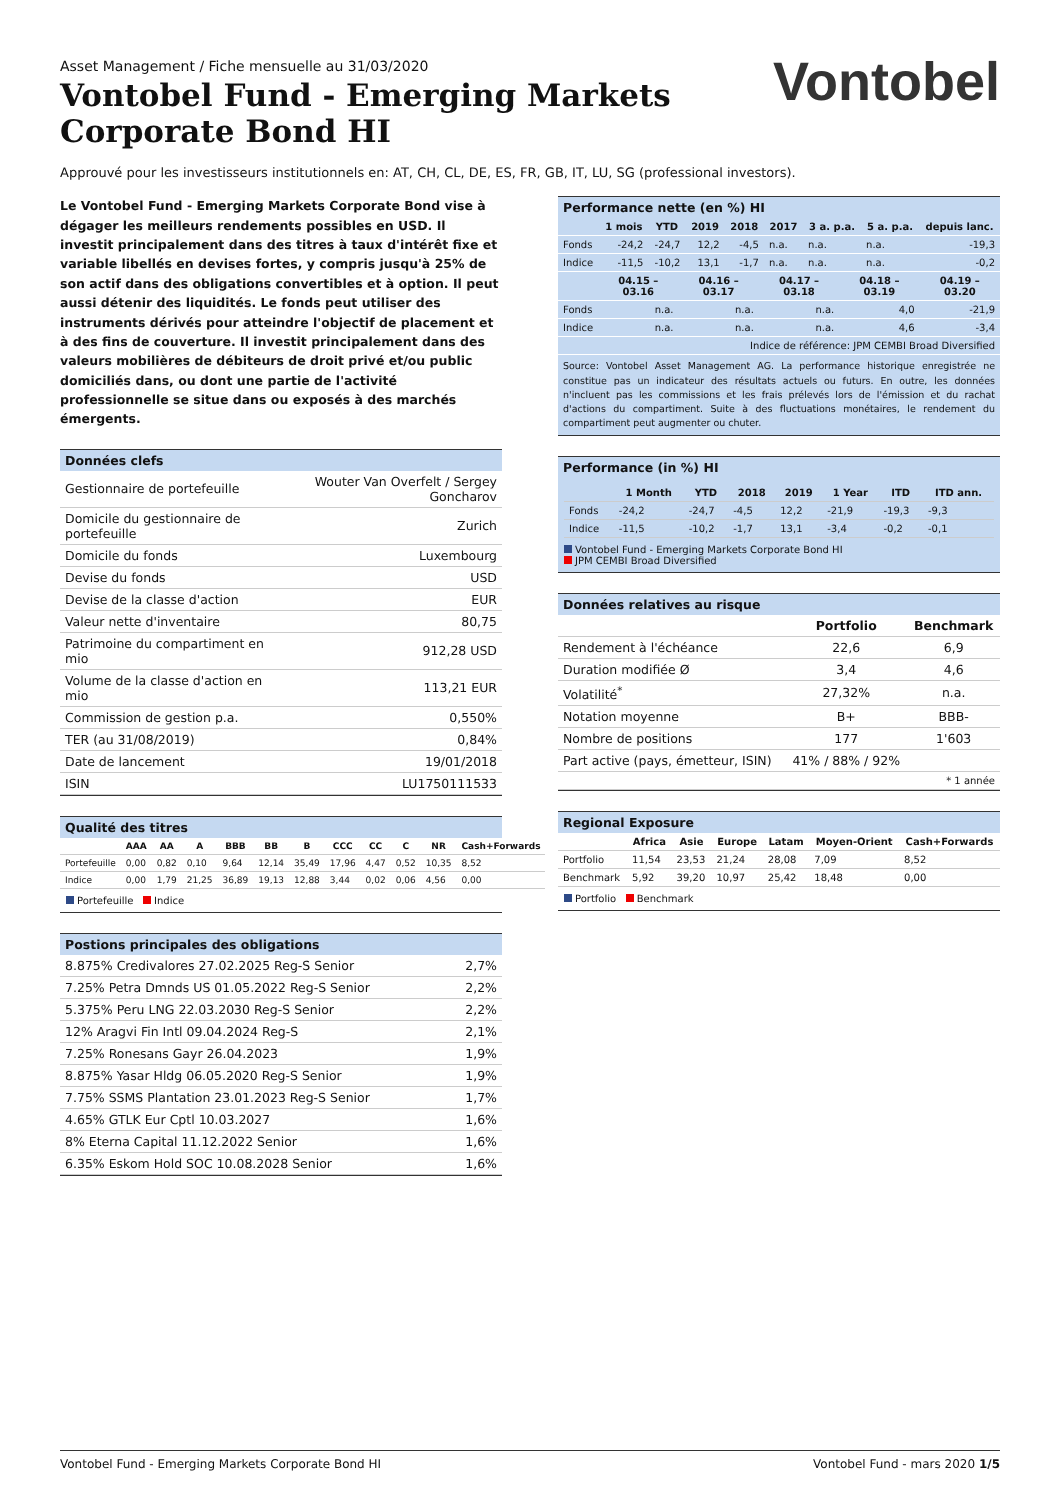Asset Management / Fiche mensuelle au 31/03/2020
Vontobel Fund - Emerging Markets
Corporate Bond HI
Vontobel
Approuvé pour les investisseurs institutionnels en: AT, CH, CL, DE, ES, FR, GB, IT, LU, SG (professional investors).
Le Vontobel Fund - Emerging Markets Corporate Bond vise à dégager les meilleurs rendements possibles en USD. Il investit principalement dans des titres à taux d'intérêt fixe et variable libellés en devises fortes, y compris jusqu'à 25% de son actif dans des obligations convertibles et à option. Il peut aussi détenir des liquidités. Le fonds peut utiliser des instruments dérivés pour atteindre l'objectif de placement et à des fins de couverture. Il investit principalement dans des valeurs mobilières de débiteurs de droit privé et/ou public domiciliés dans, ou dont une partie de l'activité professionnelle se situe dans ou exposés à des marchés émergents.
Données clefs
| Gestionnaire de portefeuille | Wouter Van Overfelt / Sergey Goncharov |
| Domicile du gestionnaire de portefeuille | Zurich |
| Domicile du fonds | Luxembourg |
| Devise du fonds | USD |
| Devise de la classe d'action | EUR |
| Valeur nette d'inventaire | 80,75 |
| Patrimoine du compartiment en mio | 912,28 USD |
| Volume de la classe d'action en mio | 113,21 EUR |
| Commission de gestion p.a. | 0,550% |
| TER (au 31/08/2019) | 0,84% |
| Date de lancement | 19/01/2018 |
| ISIN | LU1750111533 |
Qualité des titres
| | AAA | AA | A | BBB | BB | B | CCC | CC | C | NR | Cash+Forwards |
| --- | --- | --- | --- | --- | --- | --- | --- | --- | --- | --- | --- |
| Portefeuille | 0,00 | 0,82 | 0,10 | 9,64 | 12,14 | 35,49 | 17,96 | 4,47 | 0,52 | 10,35 | 8,52 |
| Indice | 0,00 | 1,79 | 21,25 | 36,89 | 19,13 | 12,88 | 3,44 | 0,02 | 0,06 | 4,56 | 0,00 |
Portefeuille Indice
Postions principales des obligations
| 8.875% Credivalores 27.02.2025 Reg-S Senior | 2,7% |
| 7.25% Petra Dmnds US 01.05.2022 Reg-S Senior | 2,2% |
| 5.375% Peru LNG 22.03.2030 Reg-S Senior | 2,2% |
| 12% Aragvi Fin Intl 09.04.2024 Reg-S | 2,1% |
| 7.25% Ronesans Gayr 26.04.2023 | 1,9% |
| 8.875% Yasar Hldg 06.05.2020 Reg-S Senior | 1,9% |
| 7.75% SSMS Plantation 23.01.2023 Reg-S Senior | 1,7% |
| 4.65% GTLK Eur Cptl 10.03.2027 | 1,6% |
| 8% Eterna Capital 11.12.2022 Senior | 1,6% |
| 6.35% Eskom Hold SOC 10.08.2028 Senior | 1,6% |
Performance nette (en %) HI
| | 1 mois | YTD | 2019 | 2018 | 2017 | 3 a. p.a. | 5 a. p.a. | depuis lanc. |
| --- | --- | --- | --- | --- | --- | --- | --- | --- |
| Fonds | -24,2 | -24,7 | 12,2 | -4,5 | n.a. | n.a. | n.a. | -19,3 |
| Indice | -11,5 | -10,2 | 13,1 | -1,7 | n.a. | n.a. | n.a. | -0,2 |
| | 04.15 – 03.16 | 04.16 – 03.17 | 04.17 – 03.18 | 04.18 – 03.19 | 04.19 – 03.20 |
| --- | --- | --- | --- | --- | --- |
| Fonds | n.a. | n.a. | n.a. | 4,0 | -21,9 |
| Indice | n.a. | n.a. | n.a. | 4,6 | -3,4 |
| Indice de référence: JPM CEMBI Broad Diversified | | | | | |
Source: Vontobel Asset Management AG. La performance historique enregistrée ne constitue pas un indicateur des résultats actuels ou futurs. En outre, les données n'incluent pas les commissions et les frais prélevés lors de l'émission et du rachat d'actions du compartiment. Suite à des fluctuations monétaires, le rendement du compartiment peut augmenter ou chuter.
Performance (in %) HI
| | 1 Month | YTD | 2018 | 2019 | 1 Year | ITD | ITD ann. |
| --- | --- | --- | --- | --- | --- | --- | --- |
| Fonds | -24,2 | -24,7 | -4,5 | 12,2 | -21,9 | -19,3 | -9,3 |
| Indice | -11,5 | -10,2 | -1,7 | 13,1 | -3,4 | -0,2 | -0,1 |
Vontobel Fund - Emerging Markets Corporate Bond HI
JPM CEMBI Broad Diversified
Données relatives au risque
| | Portfolio | Benchmark |
| --- | --- | --- |
| Rendement à l'échéance | 22,6 | 6,9 |
| Duration modifiée Ø | 3,4 | 4,6 |
| Volatilité<sup>*</sup> | 27,32% | n.a. |
| Notation moyenne | B+ | BBB- |
| Nombre de positions | 177 | 1'603 |
| Part active (pays, émetteur, ISIN) | 41% / 88% / 92% | |
| * 1 année | | |
Regional Exposure
| | Africa | Asie | Europe | Latam | Moyen-Orient | Cash+Forwards |
| --- | --- | --- | --- | --- | --- | --- |
| Portfolio | 11,54 | 23,53 | 21,24 | 28,08 | 7,09 | 8,52 |
| Benchmark | 5,92 | 39,20 | 10,97 | 25,42 | 18,48 | 0,00 |
Portfolio Benchmark
Vontobel Fund - Emerging Markets Corporate Bond HI Vontobel Fund - mars 2020 1/5